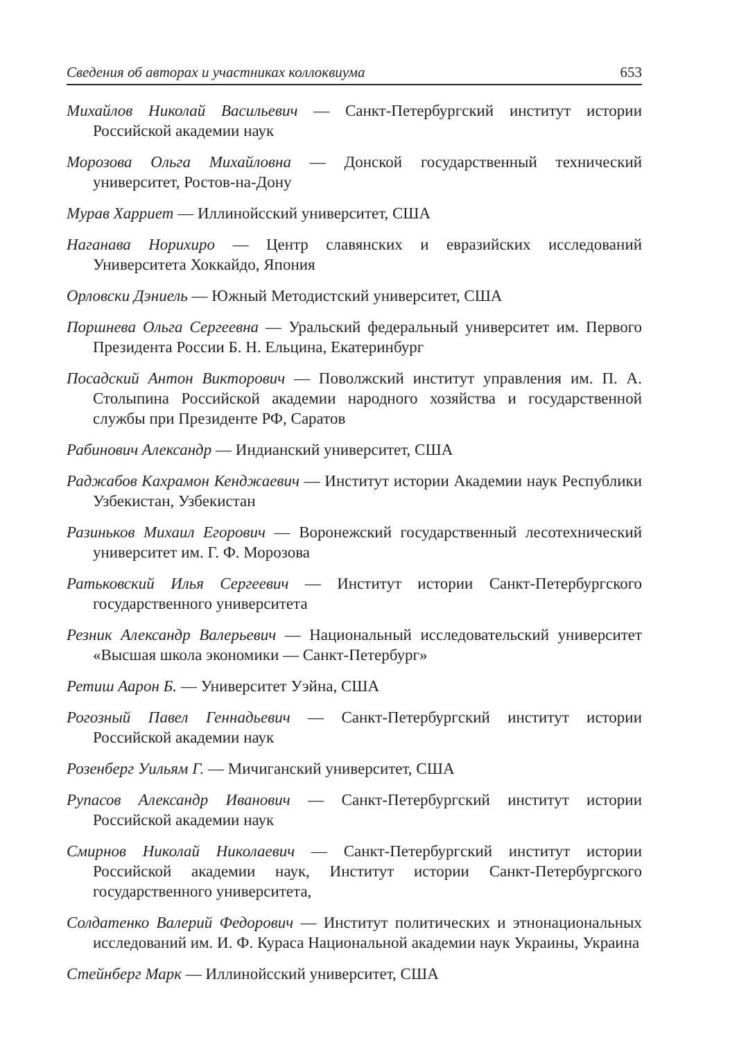Сведения об авторах и участниках коллоквиума 653
Михайлов Николай Васильевич — Санкт-Петербургский институт истории Российской академии наук
Морозова Ольга Михайловна — Донской государственный технический университет, Ростов-на-Дону
Мурав Харриет — Иллинойсский университет, США
Наганава Норихиро — Центр славянских и евразийских исследований Университета Хоккайдо, Япония
Орловски Дэниель — Южный Методистский университет, США
Поршнева Ольга Сергеевна — Уральский федеральный университет им. Первого Президента России Б. Н. Ельцина, Екатеринбург
Посадский Антон Викторович — Поволжский институт управления им. П. А. Столыпина Российской академии народного хозяйства и государственной службы при Президенте РФ, Саратов
Рабинович Александр — Индианский университет, США
Раджабов Кахрамон Кенджаевич — Институт истории Академии наук Республики Узбекистан, Узбекистан
Разиньков Михаил Егорович — Воронежский государственный лесотехнический университет им. Г. Ф. Морозова
Ратьковский Илья Сергеевич — Институт истории Санкт-Петербургского государственного университета
Резник Александр Валерьевич — Национальный исследовательский университет «Высшая школа экономики — Санкт-Петербург»
Ретиш Аарон Б. — Университет Уэйна, США
Рогозный Павел Геннадьевич — Санкт-Петербургский институт истории Российской академии наук
Розенберг Уильям Г. — Мичиганский университет, США
Рупасов Александр Иванович — Санкт-Петербургский институт истории Российской академии наук
Смирнов Николай Николаевич — Санкт-Петербургский институт истории Российской академии наук, Институт истории Санкт-Петербургского государственного университета,
Солдатенко Валерий Федорович — Институт политических и этнонациональных исследований им. И. Ф. Кураса Национальной академии наук Украины, Украина
Стейнберг Марк — Иллинойсский университет, США